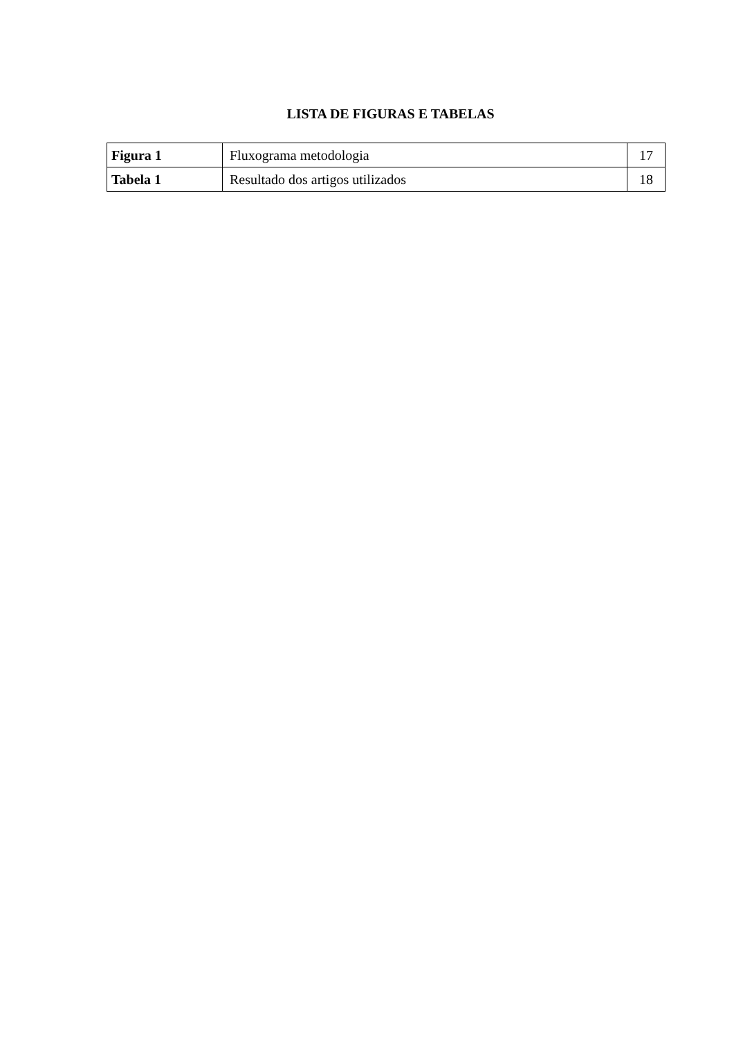LISTA DE FIGURAS E TABELAS
| Figura 1 | Fluxograma metodologia | 17 |
| Tabela 1 | Resultado dos artigos utilizados | 18 |